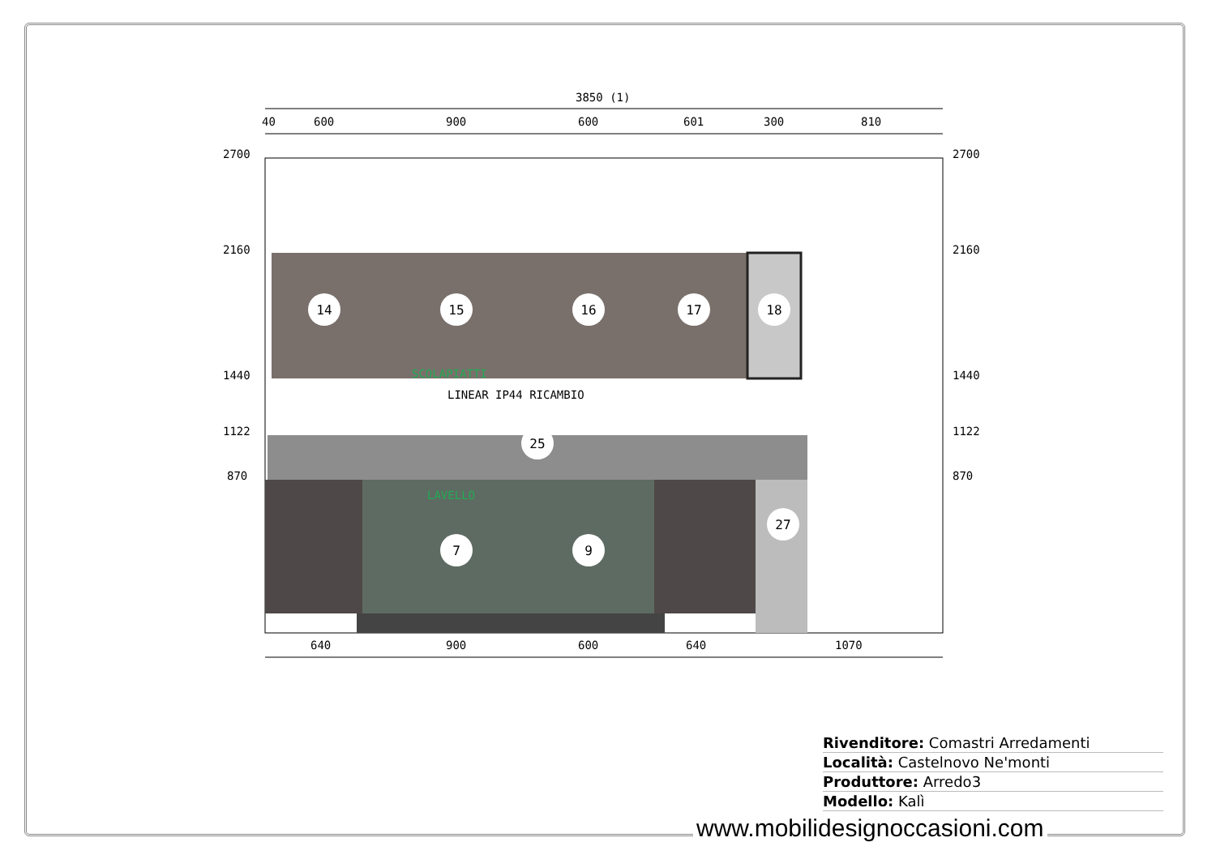3850 (1)
40
600
900
600
601
300
810
2700
2700
2160
2160
1440
1440
1122
1122
870
870
SCOLAPIATTI
LINEAR IP44 RICAMBIO
LAVELLO
14
15
16
17
18
25
27
7
9
640
900
600
640
1070
Rivenditore: Comastri Arredamenti
Località: Castelnovo Ne'monti
Produttore: Arredo3
Modello: Kalì
www.mobilidesignoccasioni.com